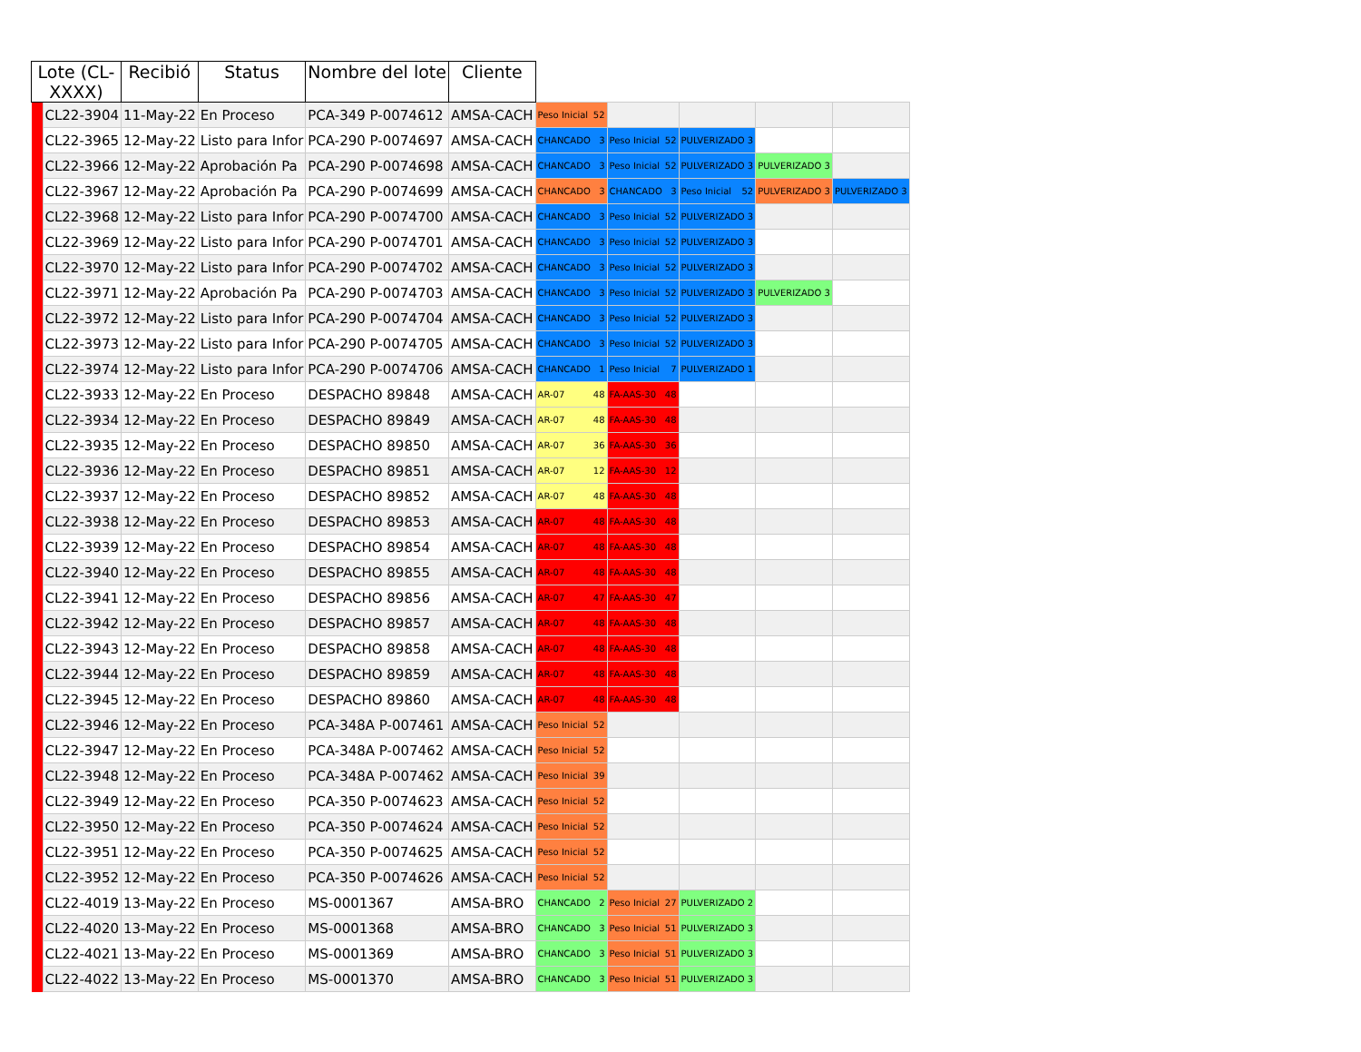| Lote (CL- XXXX) | | Recibió | Status | Nombre del lote | Cliente | | | | | |
| --- | --- | --- | --- | --- | --- | --- | --- | --- | --- | --- |
| | CL22-3904 | 11-May-22 | En Proceso | PCA-349 P-0074612 | AMSA-CACH | Peso Inicial 52 | | | | |
| | CL22-3965 | 12-May-22 | Listo para Infor | PCA-290 P-0074697 | AMSA-CACH | CHANCADO 3 | Peso Inicial 52 | PULVERIZADO 3 | | |
| | CL22-3966 | 12-May-22 | Aprobación Pa | PCA-290 P-0074698 | AMSA-CACH | CHANCADO 3 | Peso Inicial 52 | PULVERIZADO 3 | PULVERIZADO 3 | |
| | CL22-3967 | 12-May-22 | Aprobación Pa | PCA-290 P-0074699 | AMSA-CACH | CHANCADO 3 | CHANCADO 3 | Peso Inicial 52 | PULVERIZADO 3 | PULVERIZADO 3 |
| | CL22-3968 | 12-May-22 | Listo para Infor | PCA-290 P-0074700 | AMSA-CACH | CHANCADO 3 | Peso Inicial 52 | PULVERIZADO 3 | | |
| | CL22-3969 | 12-May-22 | Listo para Infor | PCA-290 P-0074701 | AMSA-CACH | CHANCADO 3 | Peso Inicial 52 | PULVERIZADO 3 | | |
| | CL22-3970 | 12-May-22 | Listo para Infor | PCA-290 P-0074702 | AMSA-CACH | CHANCADO 3 | Peso Inicial 52 | PULVERIZADO 3 | | |
| | CL22-3971 | 12-May-22 | Aprobación Pa | PCA-290 P-0074703 | AMSA-CACH | CHANCADO 3 | Peso Inicial 52 | PULVERIZADO 3 | PULVERIZADO 3 | |
| | CL22-3972 | 12-May-22 | Listo para Infor | PCA-290 P-0074704 | AMSA-CACH | CHANCADO 3 | Peso Inicial 52 | PULVERIZADO 3 | | |
| | CL22-3973 | 12-May-22 | Listo para Infor | PCA-290 P-0074705 | AMSA-CACH | CHANCADO 3 | Peso Inicial 52 | PULVERIZADO 3 | | |
| | CL22-3974 | 12-May-22 | Listo para Infor | PCA-290 P-0074706 | AMSA-CACH | CHANCADO 1 | Peso Inicial 7 | PULVERIZADO 1 | | |
| | CL22-3933 | 12-May-22 | En Proceso | DESPACHO 89848 | AMSA-CACH | AR-07 48 | FA-AAS-30 48 | | | |
| | CL22-3934 | 12-May-22 | En Proceso | DESPACHO 89849 | AMSA-CACH | AR-07 48 | FA-AAS-30 48 | | | |
| | CL22-3935 | 12-May-22 | En Proceso | DESPACHO 89850 | AMSA-CACH | AR-07 36 | FA-AAS-30 36 | | | |
| | CL22-3936 | 12-May-22 | En Proceso | DESPACHO 89851 | AMSA-CACH | AR-07 12 | FA-AAS-30 12 | | | |
| | CL22-3937 | 12-May-22 | En Proceso | DESPACHO 89852 | AMSA-CACH | AR-07 48 | FA-AAS-30 48 | | | |
| | CL22-3938 | 12-May-22 | En Proceso | DESPACHO 89853 | AMSA-CACH | AR-07 48 | FA-AAS-30 48 | | | |
| | CL22-3939 | 12-May-22 | En Proceso | DESPACHO 89854 | AMSA-CACH | AR-07 48 | FA-AAS-30 48 | | | |
| | CL22-3940 | 12-May-22 | En Proceso | DESPACHO 89855 | AMSA-CACH | AR-07 48 | FA-AAS-30 48 | | | |
| | CL22-3941 | 12-May-22 | En Proceso | DESPACHO 89856 | AMSA-CACH | AR-07 47 | FA-AAS-30 47 | | | |
| | CL22-3942 | 12-May-22 | En Proceso | DESPACHO 89857 | AMSA-CACH | AR-07 48 | FA-AAS-30 48 | | | |
| | CL22-3943 | 12-May-22 | En Proceso | DESPACHO 89858 | AMSA-CACH | AR-07 48 | FA-AAS-30 48 | | | |
| | CL22-3944 | 12-May-22 | En Proceso | DESPACHO 89859 | AMSA-CACH | AR-07 48 | FA-AAS-30 48 | | | |
| | CL22-3945 | 12-May-22 | En Proceso | DESPACHO 89860 | AMSA-CACH | AR-07 48 | FA-AAS-30 48 | | | |
| | CL22-3946 | 12-May-22 | En Proceso | PCA-348A P-007461 | AMSA-CACH | Peso Inicial 52 | | | | |
| | CL22-3947 | 12-May-22 | En Proceso | PCA-348A P-007462 | AMSA-CACH | Peso Inicial 52 | | | | |
| | CL22-3948 | 12-May-22 | En Proceso | PCA-348A P-007462 | AMSA-CACH | Peso Inicial 39 | | | | |
| | CL22-3949 | 12-May-22 | En Proceso | PCA-350 P-0074623 | AMSA-CACH | Peso Inicial 52 | | | | |
| | CL22-3950 | 12-May-22 | En Proceso | PCA-350 P-0074624 | AMSA-CACH | Peso Inicial 52 | | | | |
| | CL22-3951 | 12-May-22 | En Proceso | PCA-350 P-0074625 | AMSA-CACH | Peso Inicial 52 | | | | |
| | CL22-3952 | 12-May-22 | En Proceso | PCA-350 P-0074626 | AMSA-CACH | Peso Inicial 52 | | | | |
| | CL22-4019 | 13-May-22 | En Proceso | MS-0001367 | AMSA-BRO | CHANCADO 2 | Peso Inicial 27 | PULVERIZADO 2 | | |
| | CL22-4020 | 13-May-22 | En Proceso | MS-0001368 | AMSA-BRO | CHANCADO 3 | Peso Inicial 51 | PULVERIZADO 3 | | |
| | CL22-4021 | 13-May-22 | En Proceso | MS-0001369 | AMSA-BRO | CHANCADO 3 | Peso Inicial 51 | PULVERIZADO 3 | | |
| | CL22-4022 | 13-May-22 | En Proceso | MS-0001370 | AMSA-BRO | CHANCADO 3 | Peso Inicial 51 | PULVERIZADO 3 | | |